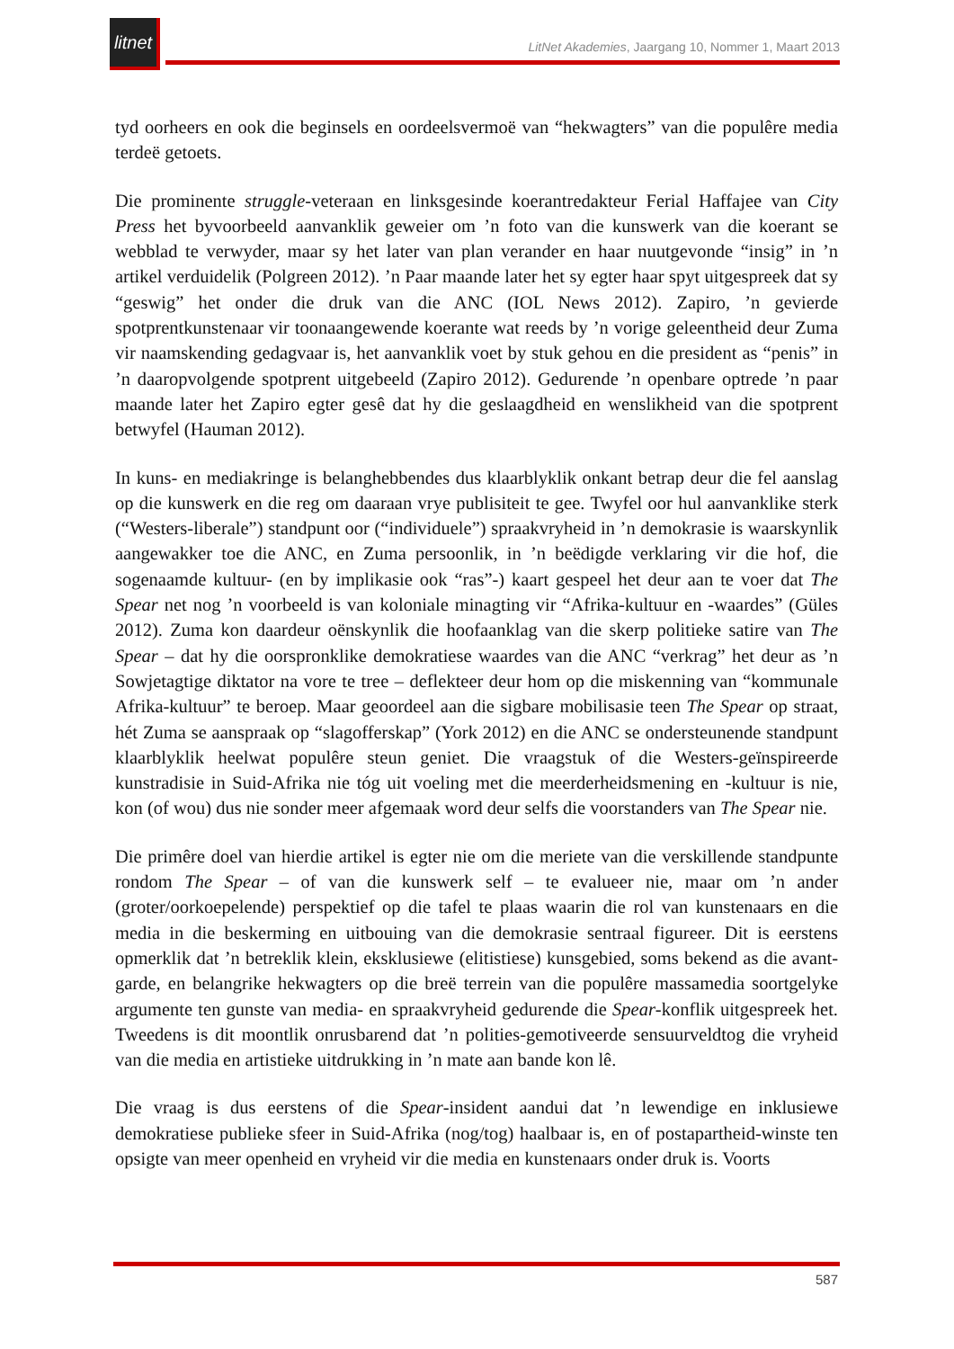litnet
LitNet Akademies, Jaargang 10, Nommer 1, Maart 2013
tyd oorheers en ook die beginsels en oordeelsvermoë van “hekwagters” van die populêre media terdeë getoets.
Die prominente struggle-veteraan en linksgesinde koerantredakteur Ferial Haffajee van City Press het byvoorbeeld aanvanklik geweier om ’n foto van die kunswerk van die koerant se webblad te verwyder, maar sy het later van plan verander en haar nuutgevonde “insig” in ’n artikel verduidelik (Polgreen 2012). ’n Paar maande later het sy egter haar spyt uitgespreek dat sy “geswig” het onder die druk van die ANC (IOL News 2012). Zapiro, ’n gevierde spotprentkunstenaar vir toonaangewende koerante wat reeds by ’n vorige geleentheid deur Zuma vir naamskending gedagvaar is, het aanvanklik voet by stuk gehou en die president as “penis” in ’n daaropvolgende spotprent uitgebeeld (Zapiro 2012). Gedurende ’n openbare optrede ’n paar maande later het Zapiro egter gesê dat hy die geslaagdheid en wenslikheid van die spotprent betwyfel (Hauman 2012).
In kuns- en mediakringe is belanghebbendes dus klaarblyklik onkant betrap deur die fel aanslag op die kunswerk en die reg om daaraan vrye publisiteit te gee. Twyfel oor hul aanvanklike sterk (“Westers-liberale”) standpunt oor (“individuele”) spraakvryheid in ’n demokrasie is waarskynlik aangewakker toe die ANC, en Zuma persoonlik, in ’n beëdigde verklaring vir die hof, die sogenaamde kultuur- (en by implikasie ook “ras”-) kaart gespeel het deur aan te voer dat The Spear net nog ’n voorbeeld is van koloniale minagting vir “Afrika-kultuur en -waardes” (Güles 2012). Zuma kon daardeur oënskynlik die hoofaanklag van die skerp politieke satire van The Spear – dat hy die oorspronklike demokratiese waardes van die ANC “verkrag” het deur as ’n Sowjetagtige diktator na vore te tree – deflekteer deur hom op die miskenning van “kommunale Afrika-kultuur” te beroep. Maar geoordeel aan die sigbare mobilisasie teen The Spear op straat, hét Zuma se aanspraak op “slagofferskap” (York 2012) en die ANC se ondersteunende standpunt klaarblyklik heelwat populêre steun geniet. Die vraagstuk of die Westers-geïnspireerde kunstradisie in Suid-Afrika nie tóg uit voeling met die meerderheidsmening en -kultuur is nie, kon (of wou) dus nie sonder meer afgemaak word deur selfs die voorstanders van The Spear nie.
Die primêre doel van hierdie artikel is egter nie om die meriete van die verskillende standpunte rondom The Spear – of van die kunswerk self – te evalueer nie, maar om ’n ander (groter/oorkoepelende) perspektief op die tafel te plaas waarin die rol van kunstenaars en die media in die beskerming en uitbouing van die demokrasie sentraal figureer. Dit is eerstens opmerklik dat ’n betreklik klein, eksklusiewe (elitistiese) kunsgebied, soms bekend as die avant-garde, en belangrike hekwagters op die breë terrein van die populêre massamedia soortgelyke argumente ten gunste van media- en spraakvryheid gedurende die Spear-konflik uitgespreek het. Tweedens is dit moontlik onrusbarend dat ’n polities-gemotiveerde sensuurveldtog die vryheid van die media en artistieke uitdrukking in ’n mate aan bande kon lê.
Die vraag is dus eerstens of die Spear-insident aandui dat ’n lewendige en inklusiewe demokratiese publieke sfeer in Suid-Afrika (nog/tog) haalbaar is, en of postapartheid-winste ten opsigte van meer openheid en vryheid vir die media en kunstenaars onder druk is. Voorts
587